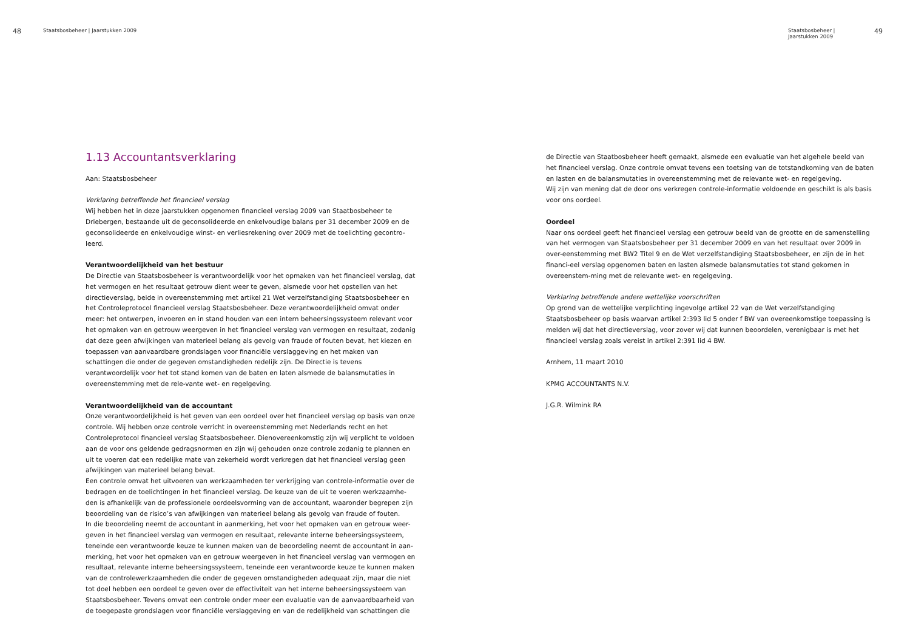48 Staatsbosbeheer | Jaarstukken 2009
1.13 Accountantsverklaring
Aan: Staatsbosbeheer
Verklaring betreffende het financieel verslag
Wij hebben het in deze jaarstukken opgenomen financieel verslag 2009 van Staatbosbeheer te Driebergen, bestaande uit de geconsolideerde en enkelvoudige balans per 31 december 2009 en de geconsolideerde en enkelvoudige winst- en verliesrekening over 2009 met de toelichting gecontro-leerd.
Verantwoordelijkheid van het bestuur
De Directie van Staatsbosbeheer is verantwoordelijk voor het opmaken van het financieel verslag, dat het vermogen en het resultaat getrouw dient weer te geven, alsmede voor het opstellen van het directieverslag, beide in overeenstemming met artikel 21 Wet verzelfstandiging Staatsbosbeheer en het Controleprotocol financieel verslag Staatsbosbeheer. Deze verantwoordelijkheid omvat onder meer: het ontwerpen, invoeren en in stand houden van een intern beheersingssysteem relevant voor het opmaken van en getrouw weergeven in het financieel verslag van vermogen en resultaat, zodanig dat deze geen afwijkingen van materieel belang als gevolg van fraude of fouten bevat, het kiezen en toepassen van aanvaardbare grondslagen voor financiële verslaggeving en het maken van schattingen die onder de gegeven omstandigheden redelijk zijn. De Directie is tevens verantwoordelijk voor het tot stand komen van de baten en laten alsmede de balansmutaties in overeenstemming met de rele-vante wet- en regelgeving.
Verantwoordelijkheid van de accountant
Onze verantwoordelijkheid is het geven van een oordeel over het financieel verslag op basis van onze controle. Wij hebben onze controle verricht in overeenstemming met Nederlands recht en het Controleprotocol financieel verslag Staatsbosbeheer. Dienovereenkomstig zijn wij verplicht te voldoen aan de voor ons geldende gedragsnormen en zijn wij gehouden onze controle zodanig te plannen en uit te voeren dat een redelijke mate van zekerheid wordt verkregen dat het financieel verslag geen afwijkingen van materieel belang bevat.
Een controle omvat het uitvoeren van werkzaamheden ter verkrijging van controle-informatie over de bedragen en de toelichtingen in het financieel verslag. De keuze van de uit te voeren werkzaamhe-den is afhankelijk van de professionele oordeelsvorming van de accountant, waaronder begrepen zijn beoordeling van de risico’s van afwijkingen van materieel belang als gevolg van fraude of fouten.
In die beoordeling neemt de accountant in aanmerking, het voor het opmaken van en getrouw weer-geven in het financieel verslag van vermogen en resultaat, relevante interne beheersingssysteem, teneinde een verantwoorde keuze te kunnen maken van de beoordeling neemt de accountant in aan-merking, het voor het opmaken van en getrouw weergeven in het financieel verslag van vermogen en resultaat, relevante interne beheersingssysteem, teneinde een verantwoorde keuze te kunnen maken van de controlewerkzaamheden die onder de gegeven omstandigheden adequaat zijn, maar die niet tot doel hebben een oordeel te geven over de effectiviteit van het interne beheersingssysteem van Staatsbosbeheer. Tevens omvat een controle onder meer een evaluatie van de aanvaardbaarheid van de toegepaste grondslagen voor financiële verslaggeving en van de redelijkheid van schattingen die
Staatsbosbeheer | Jaarstukken 2009 49
de Directie van Staatbosbeheer heeft gemaakt, alsmede een evaluatie van het algehele beeld van het financieel verslag. Onze controle omvat tevens een toetsing van de totstandkoming van de baten en lasten en de balansmutaties in overeenstemming met de relevante wet- en regelgeving.
Wij zijn van mening dat de door ons verkregen controle-informatie voldoende en geschikt is als basis voor ons oordeel.
Oordeel
Naar ons oordeel geeft het financieel verslag een getrouw beeld van de grootte en de samenstelling van het vermogen van Staatsbosbeheer per 31 december 2009 en van het resultaat over 2009 in over-eenstemming met BW2 Titel 9 en de Wet verzelfstandiging Staatsbosbeheer, en zijn de in het financi-eel verslag opgenomen baten en lasten alsmede balansmutaties tot stand gekomen in overeenstem-ming met de relevante wet- en regelgeving.
Verklaring betreffende andere wettelijke voorschriften
Op grond van de wettelijke verplichting ingevolge artikel 22 van de Wet verzelfstandiging Staatsbosbeheer op basis waarvan artikel 2:393 lid 5 onder f BW van overeenkomstige toepassing is melden wij dat het directieverslag, voor zover wij dat kunnen beoordelen, verenigbaar is met het financieel verslag zoals vereist in artikel 2:391 lid 4 BW.
Arnhem, 11 maart 2010
KPMG ACCOUNTANTS N.V.
J.G.R. Wilmink RA